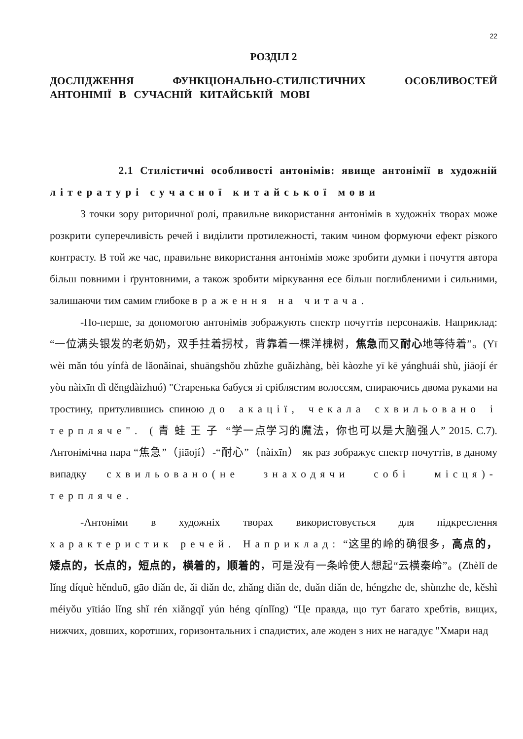22
РОЗДІЛ 2
ДОСЛІДЖЕННЯ ФУНКЦІОНАЛЬНО-СТИЛІСТИЧНИХ ОСОБЛИВОСТЕЙ АНТОНІМІЇ В СУЧАСНІЙ КИТАЙСЬКІЙ МОВІ
2.1 Стилістичні особливості антонімів: явище антонімії в художній літературі сучасної китайської мови
З точки зору риторичної ролі, правильне використання антонімів в художніх творах може розкрити суперечливість речей і виділити протилежності, таким чином формуючи ефект різкого контрасту. В той же час, правильне використання антонімів може зробити думки і почуття автора більш повними і ґрунтовними, а також зробити міркування есе більш поглибленими і сильними, залишаючи тим самим глибоке враження на читача.
-По-перше, за допомогою антонімів зображують спектр почуттів персонажів. Наприклад: “一位满头银发的老奶奶，双手拄着拐杖，背靠着一棵洋槐树，焦急而又耐心地等待着”。(Yī wèi mǎn tóu yínfà de lǎonǎinai, shuāngshǒu zhǔzhe guǎizhàng, bèi kàozhe yī kē yánghuái shù, jiāojí ér yòu nàixīn dì děngdàizhuó) "Старенька бабуся зі сріблястим волоссям, спираючись двома руками на тростину, притулившись спиною до акації, чекала схвильовано і терпляче". (青蛙王子 “学一点学习的魔法，你也可以是大脑强人” 2015. С.7). Антонімічна пара “焦急”（jiāojí）-“耐心”（nàixīn） як раз зображує спектр почуттів, в даному випадку схвильовано(не знаходячи собі місця)- терпляче.
-Антоніми в художніх творах використовується для підкреслення характеристик речей. Наприклад: “这里的岭的确很多，高点的，矮点的，长点的，短点的，横着的，顺着的，可是没有一条岭使人想起“云横秦岭”。(Zhèlǐ de lǐng díquè hěnduō, gāo diǎn de, ǎi diǎn de, zhǎng diǎn de, duǎn diǎn de, héngzhe de, shùnzhe de, kěshì méiyǒu yītiáo lǐng shǐ rén xiǎngqǐ yún héng qínlǐng) “Це правда, що тут багато хребтів, вищих, нижчих, довших, коротших, горизонтальних і спадистих, але жоден з них не нагадує "Хмари над